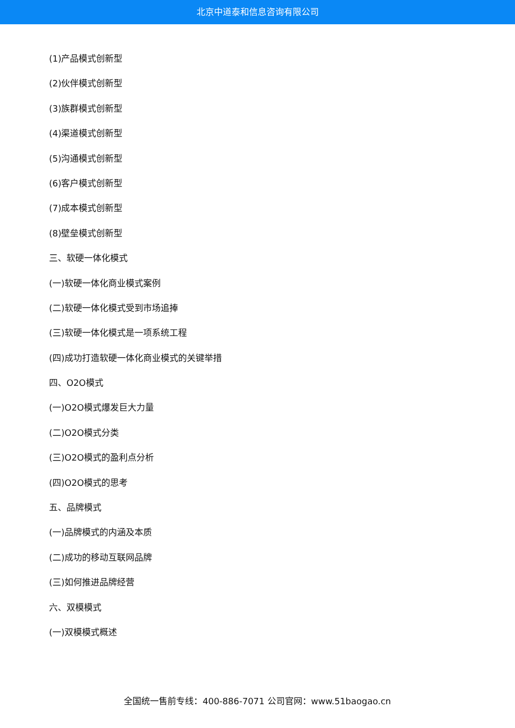北京中道泰和信息咨询有限公司
(1)产品模式创新型
(2)伙伴模式创新型
(3)族群模式创新型
(4)渠道模式创新型
(5)沟通模式创新型
(6)客户模式创新型
(7)成本模式创新型
(8)壁垒模式创新型
三、软硬一体化模式
(一)软硬一体化商业模式案例
(二)软硬一体化模式受到市场追捧
(三)软硬一体化模式是一项系统工程
(四)成功打造软硬一体化商业模式的关键举措
四、O2O模式
(一)O2O模式爆发巨大力量
(二)O2O模式分类
(三)O2O模式的盈利点分析
(四)O2O模式的思考
五、品牌模式
(一)品牌模式的内涵及本质
(二)成功的移动互联网品牌
(三)如何推进品牌经营
六、双模模式
(一)双模模式概述
全国统一售前专线：400-886-7071 公司官网：www.51baogao.cn